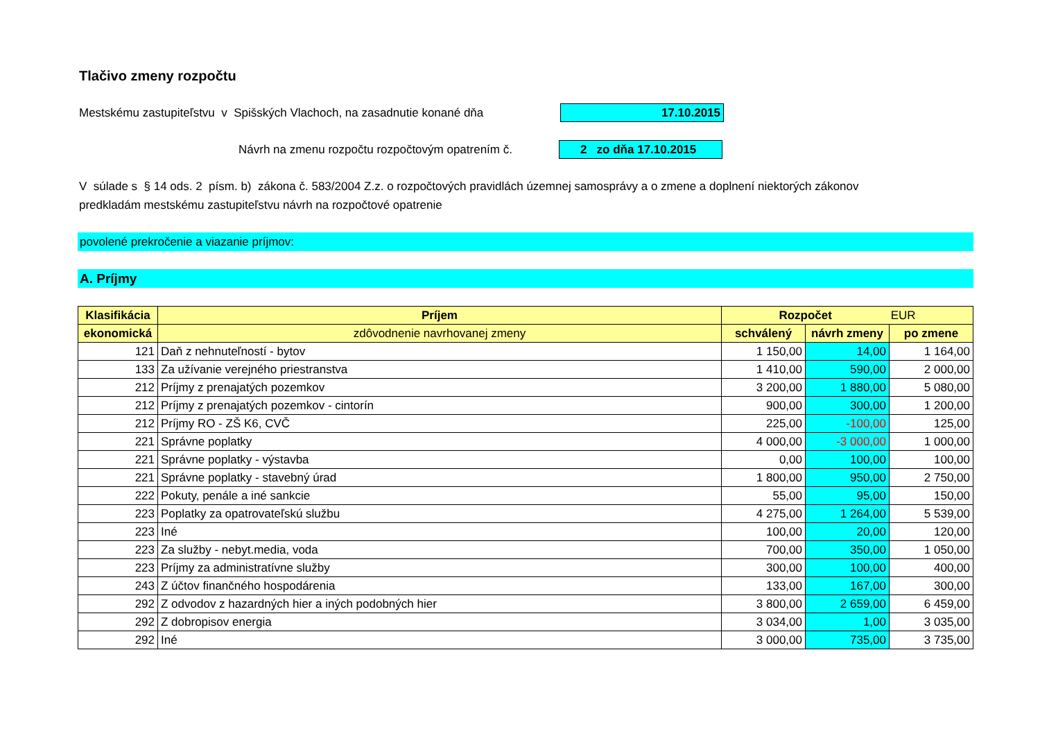Tlačivo zmeny rozpočtu
Mestskému zastupiteľstvu v Spišských Vlachoch, na zasadnutie konané dňa 17.10.2015
Návrh na zmenu rozpočtu rozpočtovým opatrením č. 2 zo dňa 17.10.2015
V súlade s § 14 ods. 2 písm. b) zákona č. 583/2004 Z.z. o rozpočtových pravidlách územnej samosprávy a o zmene a doplnení niektorých zákonov
predkladám mestskému zastupiteľstvu návrh na rozpočtové opatrenie
povolené prekročenie a viazanie príjmov:
A. Príjmy
| Klasifikácia | Príjem | Rozpočet EUR | | |
| --- | --- | --- | --- | --- |
| ekonomická | zdôvodnenie navrhovanej zmeny | schválený | návrh zmeny | po zmene |
| 121 | Daň z nehnuteľností - bytov | 1 150,00 | 14,00 | 1 164,00 |
| 133 | Za užívanie verejného priestranstva | 1 410,00 | 590,00 | 2 000,00 |
| 212 | Príjmy z prenajatých pozemkov | 3 200,00 | 1 880,00 | 5 080,00 |
| 212 | Príjmy z prenajatých pozemkov - cintorín | 900,00 | 300,00 | 1 200,00 |
| 212 | Príjmy RO - ZŠ K6, CVČ | 225,00 | -100,00 | 125,00 |
| 221 | Správne poplatky | 4 000,00 | -3 000,00 | 1 000,00 |
| 221 | Správne poplatky - výstavba | 0,00 | 100,00 | 100,00 |
| 221 | Správne poplatky - stavebný úrad | 1 800,00 | 950,00 | 2 750,00 |
| 222 | Pokuty, penále a iné sankcie | 55,00 | 95,00 | 150,00 |
| 223 | Poplatky za opatrovateľskú službu | 4 275,00 | 1 264,00 | 5 539,00 |
| 223 | Iné | 100,00 | 20,00 | 120,00 |
| 223 | Za služby - nebyt.media, voda | 700,00 | 350,00 | 1 050,00 |
| 223 | Príjmy za administratívne služby | 300,00 | 100,00 | 400,00 |
| 243 | Z účtov finančného hospodárenia | 133,00 | 167,00 | 300,00 |
| 292 | Z odvodov z hazardných hier a iných podobných hier | 3 800,00 | 2 659,00 | 6 459,00 |
| 292 | Z dobropisov energia | 3 034,00 | 1,00 | 3 035,00 |
| 292 | Iné | 3 000,00 | 735,00 | 3 735,00 |